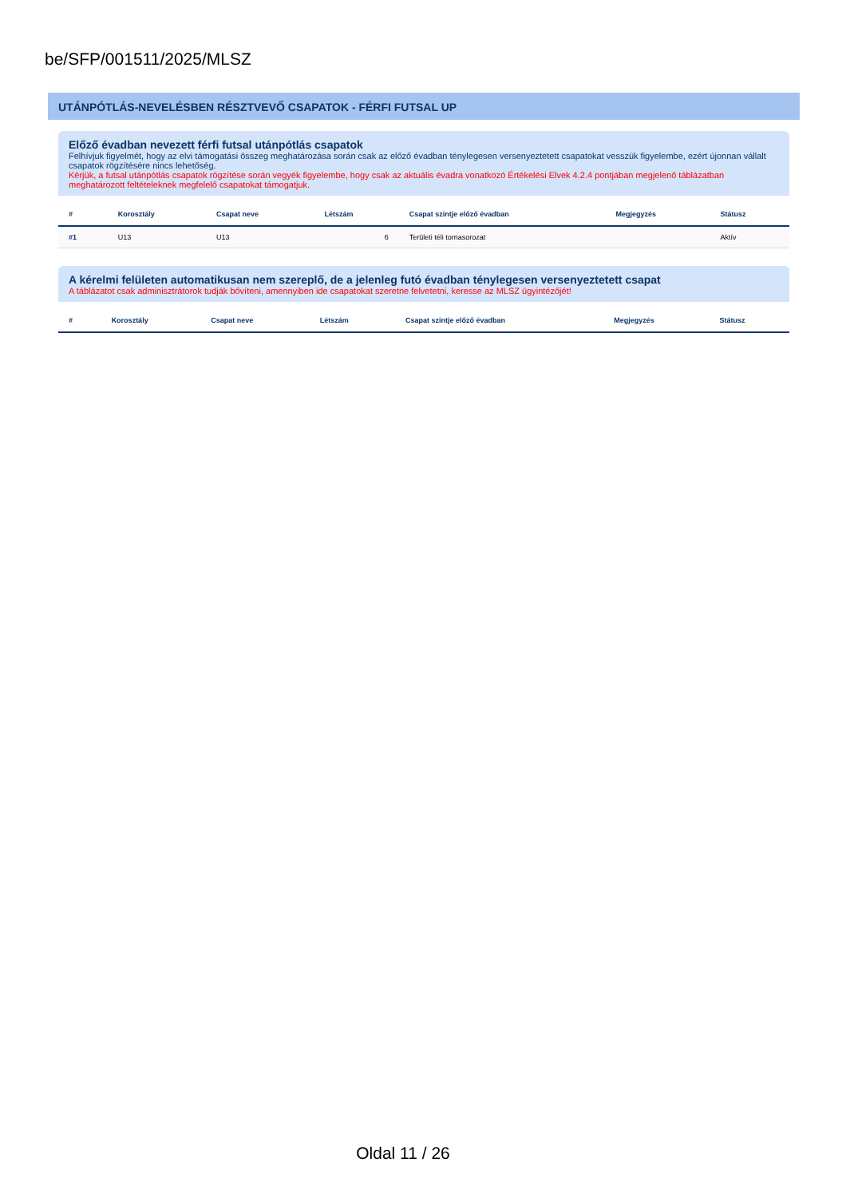be/SFP/001511/2025/MLSZ
UTÁNPÓTLÁS-NEVELÉSBEN RÉSZTVEVŐ CSAPATOK - FÉRFI FUTSAL UP
Előző évadban nevezett férfi futsal utánpótlás csapatok
Felhívjuk figyelmét, hogy az elvi támogatási összeg meghatározása során csak az előző évadban ténylegesen versenyeztetett csapatokat vesszük figyelembe, ezért újonnan vállalt csapatok rögzítésére nincs lehetőség.
Kérjük, a futsal utánpótlás csapatok rögzítése során vegyék figyelembe, hogy csak az aktuális évadra vonatkozó Értékelési Elvek 4.2.4 pontjában megjelenő táblázatban meghatározott feltételeknek megfelelő csapatokat támogatjuk.
| # | Korosztály | Csapat neve | Létszám | Csapat szintje előző évadban | Megjegyzés | Státusz |
| --- | --- | --- | --- | --- | --- | --- |
| #1 | U13 | U13 | 6 | Területi téli tornasorozat | | Aktív |
A kérelmi felületen automatikusan nem szereplő, de a jelenleg futó évadban ténylegesen versenyeztetett csapat
A táblázatot csak adminisztrátorok tudják bővíteni, amennyiben ide csapatokat szeretne felvetetni, keresse az MLSZ ügyintézőjét!
| # | Korosztály | Csapat neve | Létszám | Csapat szintje előző évadban | Megjegyzés | Státusz |
| --- | --- | --- | --- | --- | --- | --- |
Oldal 11 / 26